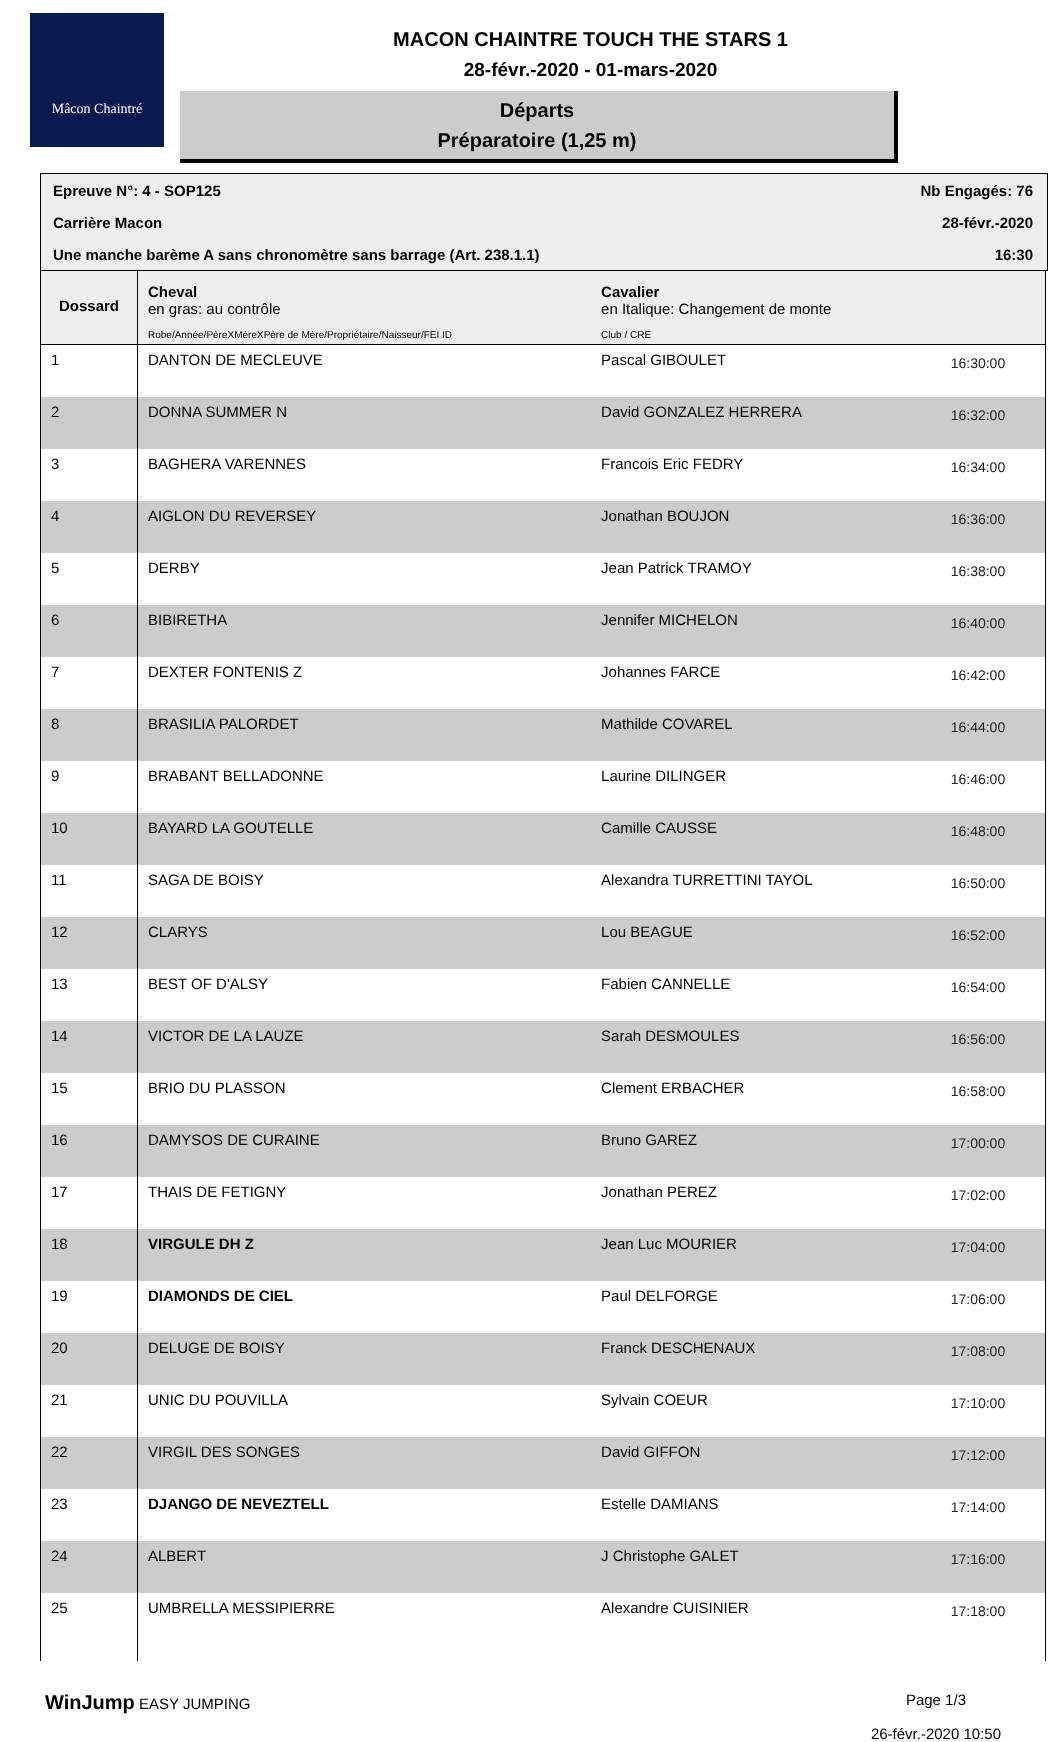Mâcon Chaintré
MACON CHAINTRE TOUCH THE STARS 1
28-févr.-2020 - 01-mars-2020
Départs
Préparatoire (1,25 m)
Epreuve N°: 4 - SOP125 Nb Engagés: 76
Carrière Macon 28-févr.-2020
Une manche barème A sans chronomètre sans barrage (Art. 238.1.1) 16:30
| Dossard | Cheval en gras: au contrôle Robe/Année/PèreXMèreXPère de Mère/Propriétaire/Naisseur/FEI ID | Cavalier en Italique: Changement de monte Club / CRE | |
| --- | --- | --- | --- |
| 1 | DANTON DE MECLEUVE | Pascal GIBOULET | 16:30:00 |
| 2 | DONNA SUMMER N | David GONZALEZ HERRERA | 16:32:00 |
| 3 | BAGHERA VARENNES | Francois Eric FEDRY | 16:34:00 |
| 4 | AIGLON DU REVERSEY | Jonathan BOUJON | 16:36:00 |
| 5 | DERBY | Jean Patrick TRAMOY | 16:38:00 |
| 6 | BIBIRETHA | Jennifer MICHELON | 16:40:00 |
| 7 | DEXTER FONTENIS Z | Johannes FARCE | 16:42:00 |
| 8 | BRASILIA PALORDET | Mathilde COVAREL | 16:44:00 |
| 9 | BRABANT BELLADONNE | Laurine DILINGER | 16:46:00 |
| 10 | BAYARD LA GOUTELLE | Camille CAUSSE | 16:48:00 |
| 11 | SAGA DE BOISY | Alexandra TURRETTINI TAYOL | 16:50:00 |
| 12 | CLARYS | Lou BEAGUE | 16:52:00 |
| 13 | BEST OF D'ALSY | Fabien CANNELLE | 16:54:00 |
| 14 | VICTOR DE LA LAUZE | Sarah DESMOULES | 16:56:00 |
| 15 | BRIO DU PLASSON | Clement ERBACHER | 16:58:00 |
| 16 | DAMYSOS DE CURAINE | Bruno GAREZ | 17:00:00 |
| 17 | THAIS DE FETIGNY | Jonathan PEREZ | 17:02:00 |
| 18 | VIRGULE DH Z | Jean Luc MOURIER | 17:04:00 |
| 19 | DIAMONDS DE CIEL | Paul DELFORGE | 17:06:00 |
| 20 | DELUGE DE BOISY | Franck DESCHENAUX | 17:08:00 |
| 21 | UNIC DU POUVILLA | Sylvain COEUR | 17:10:00 |
| 22 | VIRGIL DES SONGES | David GIFFON | 17:12:00 |
| 23 | DJANGO DE NEVEZTELL | Estelle DAMIANS | 17:14:00 |
| 24 | ALBERT | J Christophe GALET | 17:16:00 |
| 25 | UMBRELLA MESSIPIERRE | Alexandre CUISINIER | 17:18:00 |
WinJump EASY JUMPING Page 1/3
26-févr.-2020 10:50